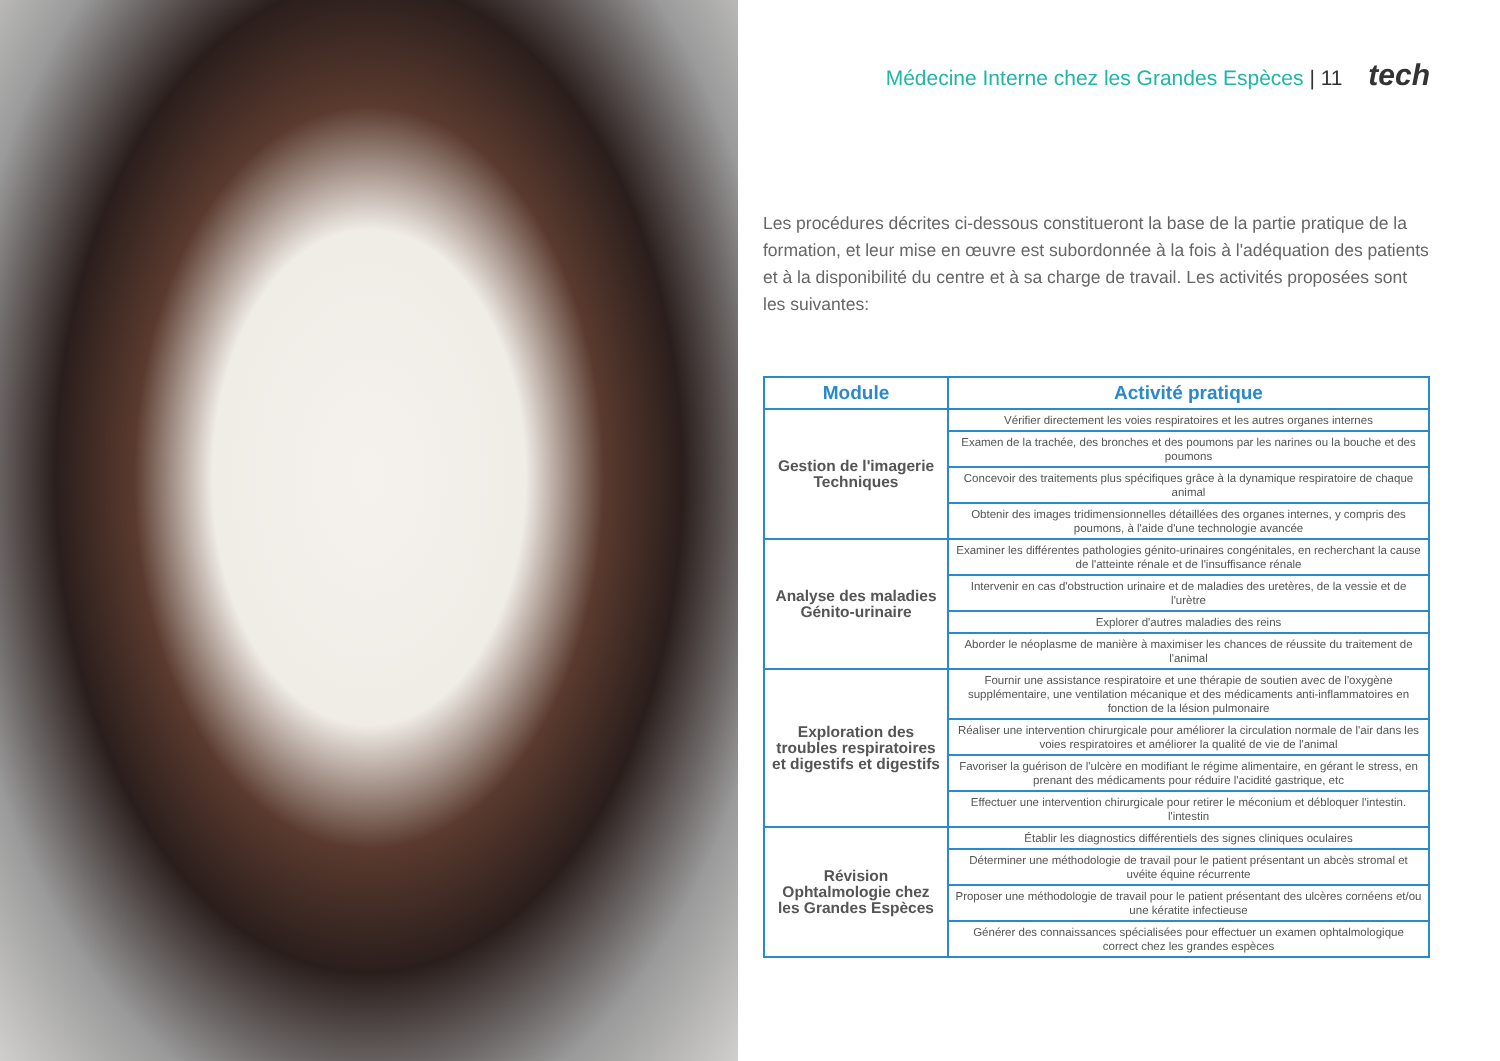Médecine Interne chez les Grandes Espèces | 11 tech
Les procédures décrites ci-dessous constitueront la base de la partie pratique de la formation, et leur mise en œuvre est subordonnée à la fois à l'adéquation des patients et à la disponibilité du centre et à sa charge de travail. Les activités proposées sont les suivantes:
| Module | Activité pratique |
| --- | --- |
| Gestion de l'imagerie Techniques | Vérifier directement les voies respiratoires et les autres organes internes |
| | Examen de la trachée, des bronches et des poumons par les narines ou la bouche et des poumons |
| | Concevoir des traitements plus spécifiques grâce à la dynamique respiratoire de chaque animal |
| | Obtenir des images tridimensionnelles détaillées des organes internes, y compris des poumons, à l'aide d'une technologie avancée |
| Analyse des maladies Génito-urinaire | Examiner les différentes pathologies génito-urinaires congénitales, en recherchant la cause de l'atteinte rénale et de l'insuffisance rénale |
| | Intervenir en cas d'obstruction urinaire et de maladies des uretères, de la vessie et de l'urètre |
| | Explorer d'autres maladies des reins |
| | Aborder le néoplasme de manière à maximiser les chances de réussite du traitement de l'animal |
| Exploration des troubles respiratoires et digestifs et digestifs | Fournir une assistance respiratoire et une thérapie de soutien avec de l'oxygène supplémentaire, une ventilation mécanique et des médicaments anti-inflammatoires en fonction de la lésion pulmonaire |
| | Réaliser une intervention chirurgicale pour améliorer la circulation normale de l'air dans les voies respiratoires et améliorer la qualité de vie de l'animal |
| | Favoriser la guérison de l'ulcère en modifiant le régime alimentaire, en gérant le stress, en prenant des médicaments pour réduire l'acidité gastrique, etc |
| | Effectuer une intervention chirurgicale pour retirer le méconium et débloquer l'intestin. l'intestin |
| Révision Ophtalmologie chez les Grandes Espèces | Établir les diagnostics différentiels des signes cliniques oculaires |
| | Déterminer une méthodologie de travail pour le patient présentant un abcès stromal et uvéite équine récurrente |
| | Proposer une méthodologie de travail pour le patient présentant des ulcères cornéens et/ou une kératite infectieuse |
| | Générer des connaissances spécialisées pour effectuer un examen ophtalmologique correct chez les grandes espèces |